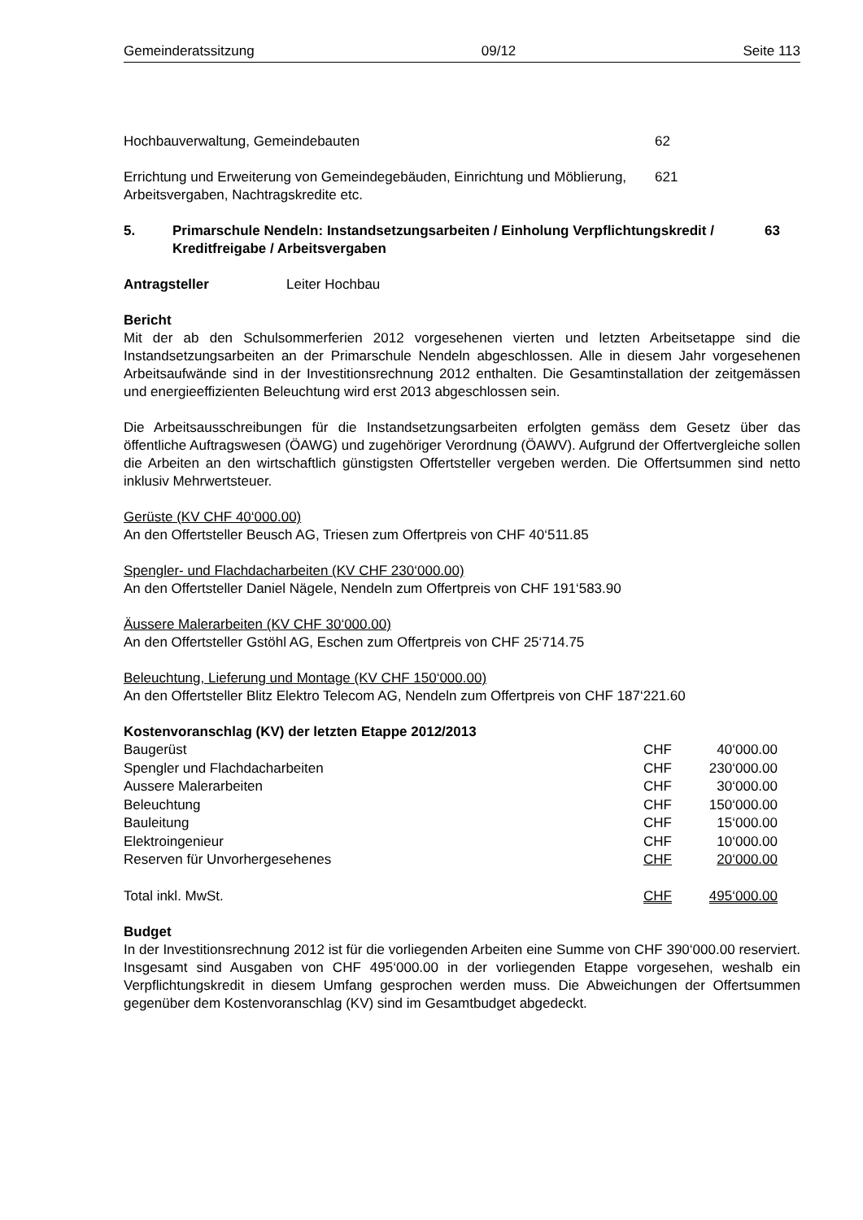Gemeinderatssitzung 09/12 Seite 113
Hochbauverwaltung, Gemeindebauten 62
Errichtung und Erweiterung von Gemeindegebäuden, Einrichtung und Möblierung, Arbeitsvergaben, Nachtragskredite etc. 621
5. Primarschule Nendeln: Instandsetzungsarbeiten / Einholung Verpflichtungskredit / Kreditfreigabe / Arbeitsvergaben 63
Antragsteller Leiter Hochbau
Bericht
Mit der ab den Schulsommerferien 2012 vorgesehenen vierten und letzten Arbeitsetappe sind die Instandsetzungsarbeiten an der Primarschule Nendeln abgeschlossen. Alle in diesem Jahr vorgesehenen Arbeitsaufwände sind in der Investitionsrechnung 2012 enthalten. Die Gesamtinstallation der zeitgemässen und energieeffizienten Beleuchtung wird erst 2013 abgeschlossen sein.
Die Arbeitsausschreibungen für die Instandsetzungsarbeiten erfolgten gemäss dem Gesetz über das öffentliche Auftragswesen (ÖAWG) und zugehöriger Verordnung (ÖAWV). Aufgrund der Offertvergleiche sollen die Arbeiten an den wirtschaftlich günstigsten Offertsteller vergeben werden. Die Offertsummen sind netto inklusiv Mehrwertsteuer.
Gerüste (KV CHF 40‘000.00)
An den Offertsteller Beusch AG, Triesen zum Offertpreis von CHF 40‘511.85
Spengler- und Flachdacharbeiten (KV CHF 230‘000.00)
An den Offertsteller Daniel Nägele, Nendeln zum Offertpreis von CHF 191‘583.90
Äussere Malerarbeiten (KV CHF 30‘000.00)
An den Offertsteller Gstöhl AG, Eschen zum Offertpreis von CHF 25‘714.75
Beleuchtung, Lieferung und Montage (KV CHF 150‘000.00)
An den Offertsteller Blitz Elektro Telecom AG, Nendeln zum Offertpreis von CHF 187‘221.60
Kostenvoranschlag (KV) der letzten Etappe 2012/2013
| Baugerüst | CHF | 40‘000.00 |
| Spengler und Flachdacharbeiten | CHF | 230‘000.00 |
| Aussere Malerarbeiten | CHF | 30‘000.00 |
| Beleuchtung | CHF | 150‘000.00 |
| Bauleitung | CHF | 15‘000.00 |
| Elektroingenieur | CHF | 10‘000.00 |
| Reserven für Unvorhergesehenes | CHF | 20‘000.00 |
| Total inkl. MwSt. | CHF | 495‘000.00 |
Budget
In der Investitionsrechnung 2012 ist für die vorliegenden Arbeiten eine Summe von CHF 390‘000.00 reserviert. Insgesamt sind Ausgaben von CHF 495‘000.00 in der vorliegenden Etappe vorgesehen, weshalb ein Verpflichtungskredit in diesem Umfang gesprochen werden muss. Die Abweichungen der Offertsummen gegenüber dem Kostenvoranschlag (KV) sind im Gesamtbudget abgedeckt.